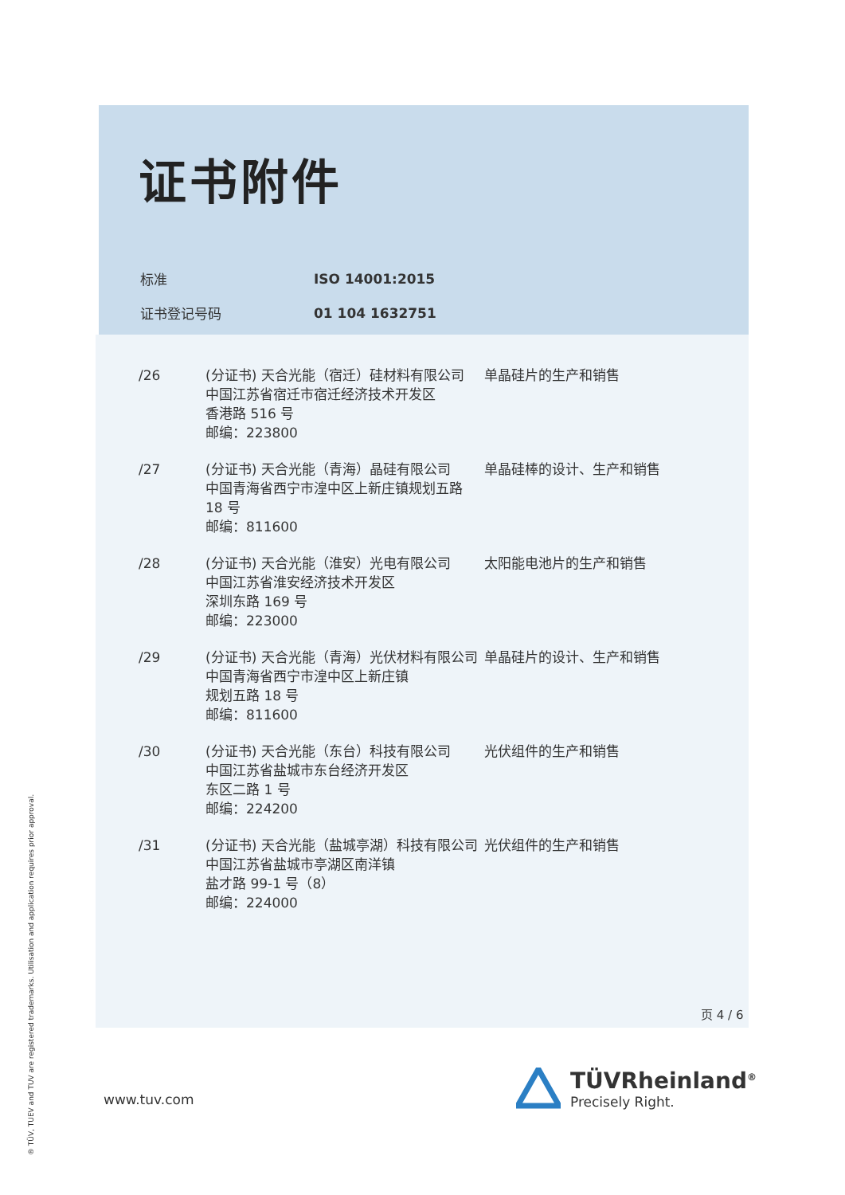证书附件
| 标准 | ISO 14001:2015 |
| 证书登记号码 | 01 104 1632751 |
| /26 | (分证书) 天合光能（宿迁）硅材料有限公司 中国江苏省宿迁市宿迁经济技术开发区 香港路 516 号 邮编：223800 | 单晶硅片的生产和销售 |
| /27 | (分证书) 天合光能（青海）晶硅有限公司 中国青海省西宁市湟中区上新庄镇规划五路 18 号 邮编：811600 | 单晶硅棒的设计、生产和销售 |
| /28 | (分证书) 天合光能（淮安）光电有限公司 中国江苏省淮安经济技术开发区 深圳东路 169 号 邮编：223000 | 太阳能电池片的生产和销售 |
| /29 | (分证书) 天合光能（青海）光伏材料有限公司 中国青海省西宁市湟中区上新庄镇 规划五路 18 号 邮编：811600 | 单晶硅片的设计、生产和销售 |
| /30 | (分证书) 天合光能（东台）科技有限公司 中国江苏省盐城市东台经济开发区 东区二路 1 号 邮编：224200 | 光伏组件的生产和销售 |
| /31 | (分证书) 天合光能（盐城亭湖）科技有限公司 中国江苏省盐城市亭湖区南洋镇 盐才路 99-1 号（8） 邮编：224000 | 光伏组件的生产和销售 |
页 4 / 6
www.tuv.com
TÜVRheinland<sup>®</sup>
Precisely Right.
® TÜV, TUEV and TUV are registered trademarks. Utilisation and application requires prior approval.